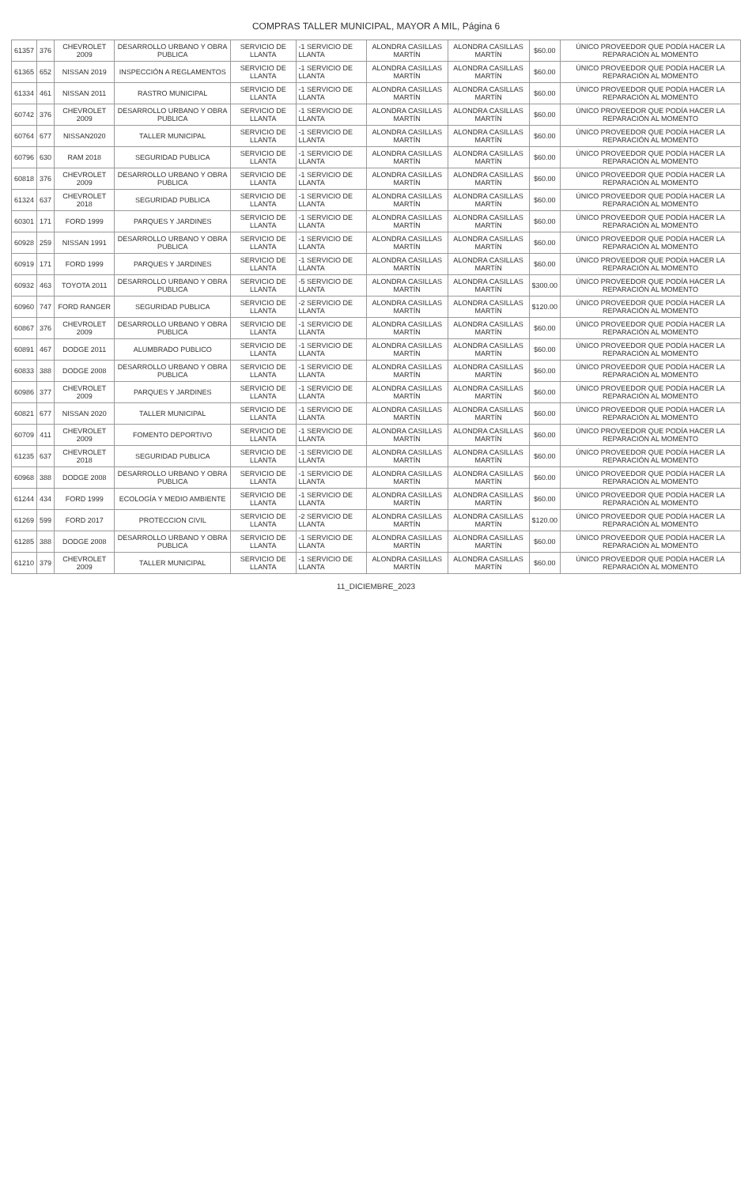COMPRAS TALLER MUNICIPAL, MAYOR A MIL, Página 6
| 61357 | 376 | CHEVROLET 2009 | DESARROLLO URBANO Y OBRA PUBLICA | SERVICIO DE LLANTA | -1 SERVICIO DE LLANTA | ALONDRA CASILLAS MARTÍN | ALONDRA CASILLAS MARTÍN | $60.00 | ÚNICO PROVEEDOR QUE PODÍA HACER LA REPARACIÓN AL MOMENTO |
| 61365 | 652 | NISSAN 2019 | INSPECCIÓN A REGLAMENTOS | SERVICIO DE LLANTA | -1 SERVICIO DE LLANTA | ALONDRA CASILLAS MARTÍN | ALONDRA CASILLAS MARTÍN | $60.00 | ÚNICO PROVEEDOR QUE PODÍA HACER LA REPARACIÓN AL MOMENTO |
| 61334 | 461 | NISSAN 2011 | RASTRO MUNICIPAL | SERVICIO DE LLANTA | -1 SERVICIO DE LLANTA | ALONDRA CASILLAS MARTÍN | ALONDRA CASILLAS MARTÍN | $60.00 | ÚNICO PROVEEDOR QUE PODÍA HACER LA REPARACIÓN AL MOMENTO |
| 60742 | 376 | CHEVROLET 2009 | DESARROLLO URBANO Y OBRA PUBLICA | SERVICIO DE LLANTA | -1 SERVICIO DE LLANTA | ALONDRA CASILLAS MARTÍN | ALONDRA CASILLAS MARTÍN | $60.00 | ÚNICO PROVEEDOR QUE PODÍA HACER LA REPARACIÓN AL MOMENTO |
| 60764 | 677 | NISSAN2020 | TALLER MUNICIPAL | SERVICIO DE LLANTA | -1 SERVICIO DE LLANTA | ALONDRA CASILLAS MARTÍN | ALONDRA CASILLAS MARTÍN | $60.00 | ÚNICO PROVEEDOR QUE PODÍA HACER LA REPARACIÓN AL MOMENTO |
| 60796 | 630 | RAM 2018 | SEGURIDAD PUBLICA | SERVICIO DE LLANTA | -1 SERVICIO DE LLANTA | ALONDRA CASILLAS MARTÍN | ALONDRA CASILLAS MARTÍN | $60.00 | ÚNICO PROVEEDOR QUE PODÍA HACER LA REPARACIÓN AL MOMENTO |
| 60818 | 376 | CHEVROLET 2009 | DESARROLLO URBANO Y OBRA PUBLICA | SERVICIO DE LLANTA | -1 SERVICIO DE LLANTA | ALONDRA CASILLAS MARTÍN | ALONDRA CASILLAS MARTÍN | $60.00 | ÚNICO PROVEEDOR QUE PODÍA HACER LA REPARACIÓN AL MOMENTO |
| 61324 | 637 | CHEVROLET 2018 | SEGURIDAD PUBLICA | SERVICIO DE LLANTA | -1 SERVICIO DE LLANTA | ALONDRA CASILLAS MARTÍN | ALONDRA CASILLAS MARTÍN | $60.00 | ÚNICO PROVEEDOR QUE PODÍA HACER LA REPARACIÓN AL MOMENTO |
| 60301 | 171 | FORD 1999 | PARQUES Y JARDINES | SERVICIO DE LLANTA | -1 SERVICIO DE LLANTA | ALONDRA CASILLAS MARTÍN | ALONDRA CASILLAS MARTÍN | $60.00 | ÚNICO PROVEEDOR QUE PODÍA HACER LA REPARACIÓN AL MOMENTO |
| 60928 | 259 | NISSAN 1991 | DESARROLLO URBANO Y OBRA PUBLICA | SERVICIO DE LLANTA | -1 SERVICIO DE LLANTA | ALONDRA CASILLAS MARTÍN | ALONDRA CASILLAS MARTÍN | $60.00 | ÚNICO PROVEEDOR QUE PODÍA HACER LA REPARACIÓN AL MOMENTO |
| 60919 | 171 | FORD 1999 | PARQUES Y JARDINES | SERVICIO DE LLANTA | -1 SERVICIO DE LLANTA | ALONDRA CASILLAS MARTÍN | ALONDRA CASILLAS MARTÍN | $60.00 | ÚNICO PROVEEDOR QUE PODÍA HACER LA REPARACIÓN AL MOMENTO |
| 60932 | 463 | TOYOTA 2011 | DESARROLLO URBANO Y OBRA PUBLICA | SERVICIO DE LLANTA | -5 SERVICIO DE LLANTA | ALONDRA CASILLAS MARTÍN | ALONDRA CASILLAS MARTÍN | $300.00 | ÚNICO PROVEEDOR QUE PODÍA HACER LA REPARACIÓN AL MOMENTO |
| 60960 | 747 | FORD RANGER | SEGURIDAD PUBLICA | SERVICIO DE LLANTA | -2 SERVICIO DE LLANTA | ALONDRA CASILLAS MARTÍN | ALONDRA CASILLAS MARTÍN | $120.00 | ÚNICO PROVEEDOR QUE PODÍA HACER LA REPARACIÓN AL MOMENTO |
| 60867 | 376 | CHEVROLET 2009 | DESARROLLO URBANO Y OBRA PUBLICA | SERVICIO DE LLANTA | -1 SERVICIO DE LLANTA | ALONDRA CASILLAS MARTÍN | ALONDRA CASILLAS MARTÍN | $60.00 | ÚNICO PROVEEDOR QUE PODÍA HACER LA REPARACIÓN AL MOMENTO |
| 60891 | 467 | DODGE 2011 | ALUMBRADO PUBLICO | SERVICIO DE LLANTA | -1 SERVICIO DE LLANTA | ALONDRA CASILLAS MARTÍN | ALONDRA CASILLAS MARTÍN | $60.00 | ÚNICO PROVEEDOR QUE PODÍA HACER LA REPARACIÓN AL MOMENTO |
| 60833 | 388 | DODGE 2008 | DESARROLLO URBANO Y OBRA PUBLICA | SERVICIO DE LLANTA | -1 SERVICIO DE LLANTA | ALONDRA CASILLAS MARTÍN | ALONDRA CASILLAS MARTÍN | $60.00 | ÚNICO PROVEEDOR QUE PODÍA HACER LA REPARACIÓN AL MOMENTO |
| 60986 | 377 | CHEVROLET 2009 | PARQUES Y JARDINES | SERVICIO DE LLANTA | -1 SERVICIO DE LLANTA | ALONDRA CASILLAS MARTÍN | ALONDRA CASILLAS MARTÍN | $60.00 | ÚNICO PROVEEDOR QUE PODÍA HACER LA REPARACIÓN AL MOMENTO |
| 60821 | 677 | NISSAN 2020 | TALLER MUNICIPAL | SERVICIO DE LLANTA | -1 SERVICIO DE LLANTA | ALONDRA CASILLAS MARTÍN | ALONDRA CASILLAS MARTÍN | $60.00 | ÚNICO PROVEEDOR QUE PODÍA HACER LA REPARACIÓN AL MOMENTO |
| 60709 | 411 | CHEVROLET 2009 | FOMENTO DEPORTIVO | SERVICIO DE LLANTA | -1 SERVICIO DE LLANTA | ALONDRA CASILLAS MARTÍN | ALONDRA CASILLAS MARTÍN | $60.00 | ÚNICO PROVEEDOR QUE PODÍA HACER LA REPARACIÓN AL MOMENTO |
| 61235 | 637 | CHEVROLET 2018 | SEGURIDAD PUBLICA | SERVICIO DE LLANTA | -1 SERVICIO DE LLANTA | ALONDRA CASILLAS MARTÍN | ALONDRA CASILLAS MARTÍN | $60.00 | ÚNICO PROVEEDOR QUE PODÍA HACER LA REPARACIÓN AL MOMENTO |
| 60968 | 388 | DODGE 2008 | DESARROLLO URBANO Y OBRA PUBLICA | SERVICIO DE LLANTA | -1 SERVICIO DE LLANTA | ALONDRA CASILLAS MARTÍN | ALONDRA CASILLAS MARTÍN | $60.00 | ÚNICO PROVEEDOR QUE PODÍA HACER LA REPARACIÓN AL MOMENTO |
| 61244 | 434 | FORD 1999 | ECOLOGÍA Y MEDIO AMBIENTE | SERVICIO DE LLANTA | -1 SERVICIO DE LLANTA | ALONDRA CASILLAS MARTÍN | ALONDRA CASILLAS MARTÍN | $60.00 | ÚNICO PROVEEDOR QUE PODÍA HACER LA REPARACIÓN AL MOMENTO |
| 61269 | 599 | FORD 2017 | PROTECCION CIVIL | SERVICIO DE LLANTA | -2 SERVICIO DE LLANTA | ALONDRA CASILLAS MARTÍN | ALONDRA CASILLAS MARTÍN | $120.00 | ÚNICO PROVEEDOR QUE PODÍA HACER LA REPARACIÓN AL MOMENTO |
| 61285 | 388 | DODGE 2008 | DESARROLLO URBANO Y OBRA PUBLICA | SERVICIO DE LLANTA | -1 SERVICIO DE LLANTA | ALONDRA CASILLAS MARTÍN | ALONDRA CASILLAS MARTÍN | $60.00 | ÚNICO PROVEEDOR QUE PODÍA HACER LA REPARACIÓN AL MOMENTO |
| 61210 | 379 | CHEVROLET 2009 | TALLER MUNICIPAL | SERVICIO DE LLANTA | -1 SERVICIO DE LLANTA | ALONDRA CASILLAS MARTÍN | ALONDRA CASILLAS MARTÍN | $60.00 | ÚNICO PROVEEDOR QUE PODÍA HACER LA REPARACIÓN AL MOMENTO |
11_DICIEMBRE_2023